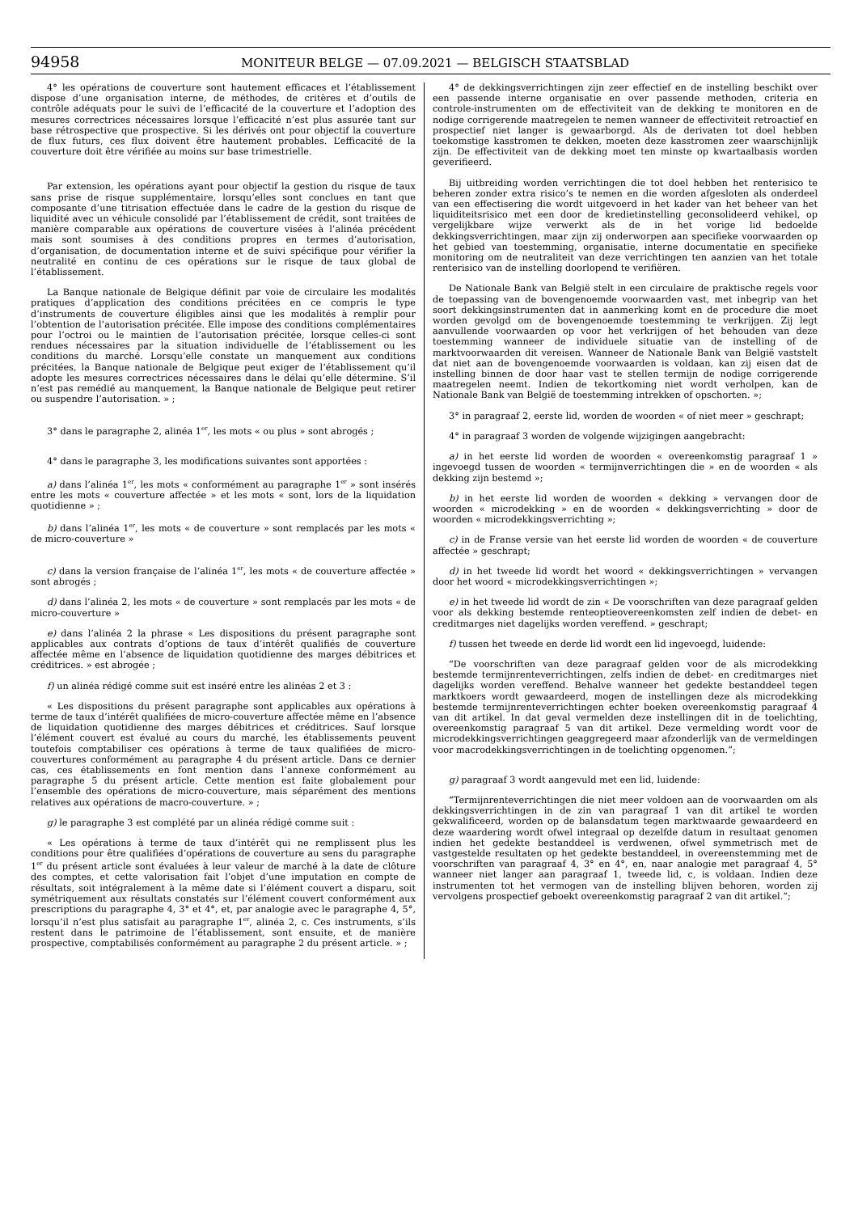94958
MONITEUR BELGE — 07.09.2021 — BELGISCH STAATSBLAD
4° les opérations de couverture sont hautement efficaces et l’établissement dispose d’une organisation interne, de méthodes, de critères et d’outils de contrôle adéquats pour le suivi de l’efficacité de la couverture et l’adoption des mesures correctrices nécessaires lorsque l’efficacité n’est plus assurée tant sur base rétrospective que prospective. Si les dérivés ont pour objectif la couverture de flux futurs, ces flux doivent être hautement probables. L’efficacité de la couverture doit être vérifiée au moins sur base trimestrielle.
Par extension, les opérations ayant pour objectif la gestion du risque de taux sans prise de risque supplémentaire, lorsqu’elles sont conclues en tant que composante d’une titrisation effectuée dans le cadre de la gestion du risque de liquidité avec un véhicule consolidé par l’établissement de crédit, sont traitées de manière comparable aux opérations de couverture visées à l’alinéa précédent mais sont soumises à des conditions propres en termes d’autorisation, d’organisation, de documentation interne et de suivi spécifique pour vérifier la neutralité en continu de ces opérations sur le risque de taux global de l’établissement.
La Banque nationale de Belgique définit par voie de circulaire les modalités pratiques d’application des conditions précitées en ce compris le type d’instruments de couverture éligibles ainsi que les modalités à remplir pour l’obtention de l’autorisation précitée. Elle impose des conditions complémentaires pour l’octroi ou le maintien de l’autorisation précitée, lorsque celles-ci sont rendues nécessaires par la situation individuelle de l’établissement ou les conditions du marché. Lorsqu’elle constate un manquement aux conditions précitées, la Banque nationale de Belgique peut exiger de l’établissement qu’il adopte les mesures correctrices nécessaires dans le délai qu’elle détermine. S’il n’est pas remédié au manquement, la Banque nationale de Belgique peut retirer ou suspendre l’autorisation. » ;
3° dans le paragraphe 2, alinéa 1<sup>er</sup>, les mots « ou plus » sont abrogés ;
4° dans le paragraphe 3, les modifications suivantes sont apportées :
a) dans l’alinéa 1<sup>er</sup>, les mots « conformément au paragraphe 1<sup>er</sup> » sont insérés entre les mots « couverture affectée » et les mots « sont, lors de la liquidation quotidienne » ;
b) dans l’alinéa 1<sup>er</sup>, les mots « de couverture » sont remplacés par les mots « de micro-couverture »
c) dans la version française de l’alinéa 1<sup>er</sup>, les mots « de couverture affectée » sont abrogés ;
d) dans l’alinéa 2, les mots « de couverture » sont remplacés par les mots « de micro-couverture »
e) dans l’alinéa 2 la phrase « Les dispositions du présent paragraphe sont applicables aux contrats d’options de taux d’intérêt qualifiés de couverture affectée même en l’absence de liquidation quotidienne des marges débitrices et créditrices. » est abrogée ;
f) un alinéa rédigé comme suit est inséré entre les alinéas 2 et 3 :
« Les dispositions du présent paragraphe sont applicables aux opérations à terme de taux d’intérêt qualifiées de micro-couverture affectée même en l’absence de liquidation quotidienne des marges débitrices et créditrices. Sauf lorsque l’élément couvert est évalué au cours du marché, les établissements peuvent toutefois comptabiliser ces opérations à terme de taux qualifiées de micro-couvertures conformément au paragraphe 4 du présent article. Dans ce dernier cas, ces établissements en font mention dans l’annexe conformément au paragraphe 5 du présent article. Cette mention est faite globalement pour l’ensemble des opérations de micro-couverture, mais séparément des mentions relatives aux opérations de macro-couverture. » ;
g) le paragraphe 3 est complété par un alinéa rédigé comme suit :
« Les opérations à terme de taux d’intérêt qui ne remplissent plus les conditions pour être qualifiées d’opérations de couverture au sens du paragraphe 1<sup>er</sup> du présent article sont évaluées à leur valeur de marché à la date de clôture des comptes, et cette valorisation fait l’objet d’une imputation en compte de résultats, soit intégralement à la même date si l’élément couvert a disparu, soit symétriquement aux résultats constatés sur l’élément couvert conformément aux prescriptions du paragraphe 4, 3° et 4°, et, par analogie avec le paragraphe 4, 5°, lorsqu’il n’est plus satisfait au paragraphe 1<sup>er</sup>, alinéa 2, c. Ces instruments, s’ils restent dans le patrimoine de l’établissement, sont ensuite, et de manière prospective, comptabilisés conformément au paragraphe 2 du présent article. » ;
4° de dekkingsverrichtingen zijn zeer effectief en de instelling beschikt over een passende interne organisatie en over passende methoden, criteria en controle-instrumenten om de effectiviteit van de dekking te monitoren en de nodige corrigerende maatregelen te nemen wanneer de effectiviteit retroactief en prospectief niet langer is gewaarborgd. Als de derivaten tot doel hebben toekomstige kasstromen te dekken, moeten deze kasstromen zeer waarschijnlijk zijn. De effectiviteit van de dekking moet ten minste op kwartaalbasis worden geverifieerd.
Bij uitbreiding worden verrichtingen die tot doel hebben het renterisico te beheren zonder extra risico’s te nemen en die worden afgesloten als onderdeel van een effectisering die wordt uitgevoerd in het kader van het beheer van het liquiditeitsrisico met een door de kredietinstelling geconsolideerd vehikel, op vergelijkbare wijze verwerkt als de in het vorige lid bedoelde dekkingsverrichtingen, maar zijn zij onderworpen aan specifieke voorwaarden op het gebied van toestemming, organisatie, interne documentatie en specifieke monitoring om de neutraliteit van deze verrichtingen ten aanzien van het totale renterisico van de instelling doorlopend te verifiëren.
De Nationale Bank van België stelt in een circulaire de praktische regels voor de toepassing van de bovengenoemde voorwaarden vast, met inbegrip van het soort dekkingsinstrumenten dat in aanmerking komt en de procedure die moet worden gevolgd om de bovengenoemde toestemming te verkrijgen. Zij legt aanvullende voorwaarden op voor het verkrijgen of het behouden van deze toestemming wanneer de individuele situatie van de instelling of de marktvoorwaarden dit vereisen. Wanneer de Nationale Bank van België vaststelt dat niet aan de bovengenoemde voorwaarden is voldaan, kan zij eisen dat de instelling binnen de door haar vast te stellen termijn de nodige corrigerende maatregelen neemt. Indien de tekortkoming niet wordt verholpen, kan de Nationale Bank van België de toestemming intrekken of opschorten. »;
3° in paragraaf 2, eerste lid, worden de woorden « of niet meer » geschrapt;
4° in paragraaf 3 worden de volgende wijzigingen aangebracht:
a) in het eerste lid worden de woorden « overeenkomstig paragraaf 1 » ingevoegd tussen de woorden « termijnverrichtingen die » en de woorden « als dekking zijn bestemd »;
b) in het eerste lid worden de woorden « dekking » vervangen door de woorden « microdekking » en de woorden « dekkingsverrichting » door de woorden « microdekkingsverrichting »;
c) in de Franse versie van het eerste lid worden de woorden « de couverture affectée » geschrapt;
d) in het tweede lid wordt het woord « dekkingsverrichtingen » vervangen door het woord « microdekkingsverrichtingen »;
e) in het tweede lid wordt de zin « De voorschriften van deze paragraaf gelden voor als dekking bestemde renteoptieovereenkomsten zelf indien de debet- en creditmarges niet dagelijks worden vereffend. » geschrapt;
f) tussen het tweede en derde lid wordt een lid ingevoegd, luidende:
“De voorschriften van deze paragraaf gelden voor de als microdekking bestemde termijnrenteverrichtingen, zelfs indien de debet- en creditmarges niet dagelijks worden vereffend. Behalve wanneer het gedekte bestanddeel tegen marktkoers wordt gewaardeerd, mogen de instellingen deze als microdekking bestemde termijnrenteverrichtingen echter boeken overeenkomstig paragraaf 4 van dit artikel. In dat geval vermelden deze instellingen dit in de toelichting, overeenkomstig paragraaf 5 van dit artikel. Deze vermelding wordt voor de microdekkingsverrichtingen geaggregeerd maar afzonderlijk van de vermeldingen voor macrodekkingsverrichtingen in de toelichting opgenomen.”;
g) paragraaf 3 wordt aangevuld met een lid, luidende:
“Termijnrenteverrichtingen die niet meer voldoen aan de voorwaarden om als dekkingsverrichtingen in de zin van paragraaf 1 van dit artikel te worden gekwalificeerd, worden op de balansdatum tegen marktwaarde gewaardeerd en deze waardering wordt ofwel integraal op dezelfde datum in resultaat genomen indien het gedekte bestanddeel is verdwenen, ofwel symmetrisch met de vastgestelde resultaten op het gedekte bestanddeel, in overeenstemming met de voorschriften van paragraaf 4, 3° en 4°, en, naar analogie met paragraaf 4, 5° wanneer niet langer aan paragraaf 1, tweede lid, c, is voldaan. Indien deze instrumenten tot het vermogen van de instelling blijven behoren, worden zij vervolgens prospectief geboekt overeenkomstig paragraaf 2 van dit artikel.”;